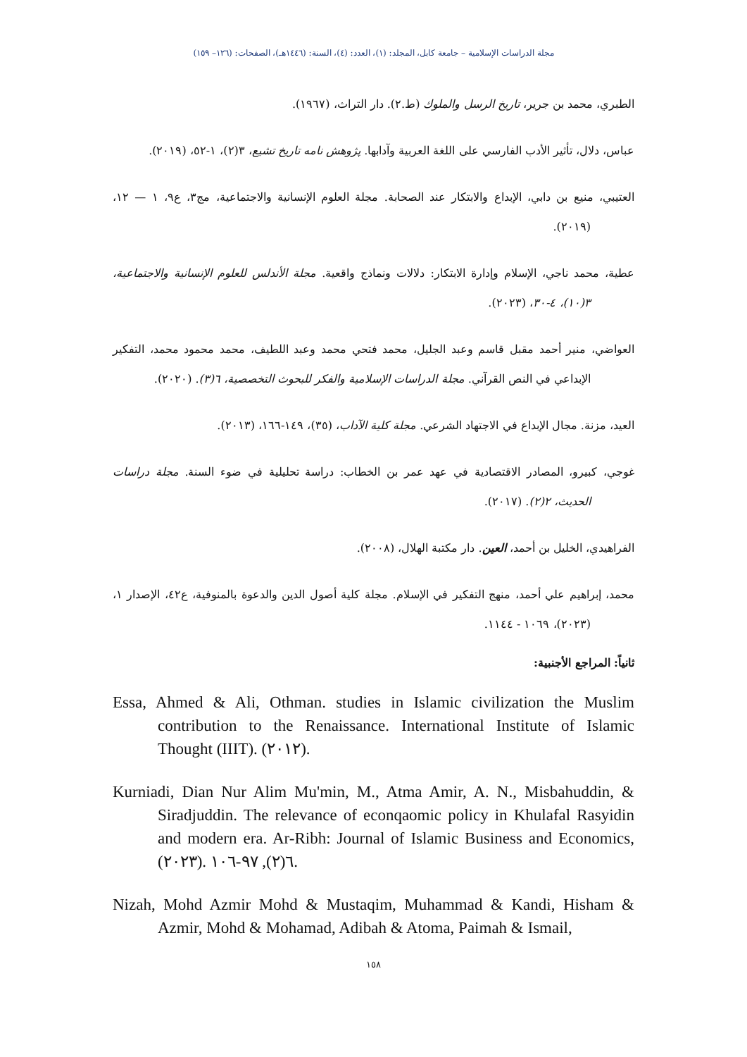مجلة الدراسات الإسلامية – جامعة كابل، المجلد: (١)، العدد: (٤)، السنة: (١٤٤٦هـ)، الصفحات: (١٢٦– ١٥٩)
الطبري، محمد بن جرير، تاريخ الرسل والملوك (ط.٢). دار التراث، (١٩٦٧).
عباس، دلال، تأثير الأدب الفارسي على اللغة العربية وآدابها. پژوهش نامه تاريخ تشيع، ٣(٢)، ١-٥٢، (٢٠١٩).
العتيبي، منيع بن دابي، الإبداع والابتكار عند الصحابة. مجلة العلوم الإنسانية والاجتماعية، مج٣، ع٩، ١ — ١٢، (٢٠١٩).
عطية، محمد ناجي، الإسلام وإدارة الابتكار: دلالات ونماذج واقعية. مجلة الأندلس للعلوم الإنسانية والاجتماعية، ٣(١٠)، ٤-٣٠، (٢٠٢٣).
العواضي، منير أحمد مقبل قاسم وعبد الجليل، محمد فتحي محمد وعبد اللطيف، محمد محمود محمد، التفكير الإبداعي في النص القرآني. مجلة الدراسات الإسلامية والفكر للبحوث التخصصية، ٦(٣). (٢٠٢٠).
العيد، مزنة. مجال الإبداع في الاجتهاد الشرعي. مجلة كلية الآداب، (٣٥)، ١٤٩-١٦٦، (٢٠١٣).
غوجي، كبيرو، المصادر الاقتصادية في عهد عمر بن الخطاب: دراسة تحليلية في ضوء السنة. مجلة دراسات الحديث، ٢(٢). (٢٠١٧).
الفراهيدي، الخليل بن أحمد، العين. دار مكتبة الهلال، (٢٠٠٨).
محمد، إبراهيم علي أحمد، منهج التفكير في الإسلام. مجلة كلية أصول الدين والدعوة بالمنوفية، ع٤٢، الإصدار ١، (٢٠٢٣)، ١٠٦٩ - ١١٤٤.
ثانياً: المراجع الأجنبية:
Essa, Ahmed & Ali, Othman. studies in Islamic civilization the Muslim contribution to the Renaissance. International Institute of Islamic Thought (IIIT). (٢٠١٢).
Kurniadi, Dian Nur Alim Mu'min, M., Atma Amir, A. N., Misbahuddin, & Siradjuddin. The relevance of econqaomic policy in Khulafal Rasyidin and modern era. Ar-Ribh: Journal of Islamic Business and Economics, (٢٠٢٣). ٦(٢), ٩٧-١٠٦.
Nizah, Mohd Azmir Mohd & Mustaqim, Muhammad & Kandi, Hisham & Azmir, Mohd & Mohamad, Adibah & Atoma, Paimah & Ismail,
١٥٨